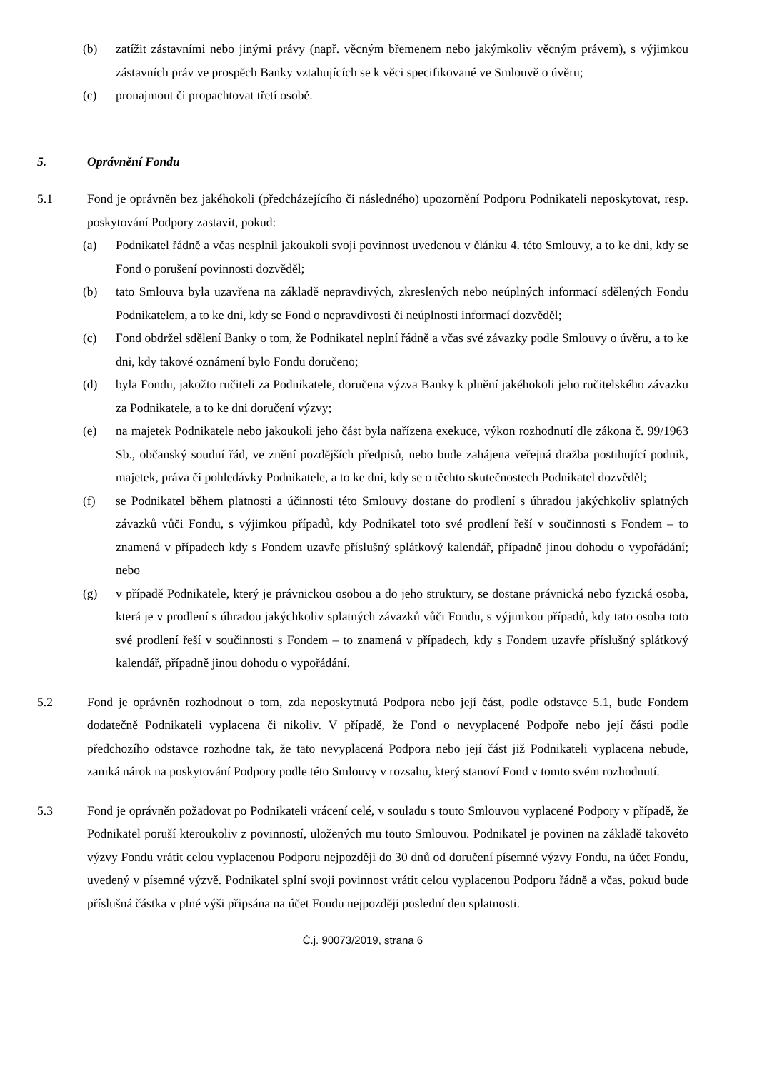(b) zatížit zástavními nebo jinými právy (např. věcným břemenem nebo jakýmkoliv věcným právem), s výjimkou zástavních práv ve prospěch Banky vztahujících se k věci specifikované ve Smlouvě o úvěru;
(c) pronajmout či propachtovat třetí osobě.
5. Oprávnění Fondu
5.1 Fond je oprávněn bez jakéhokoli (předcházejícího či následného) upozornění Podporu Podnikateli neposkytovat, resp. poskytování Podpory zastavit, pokud:
(a) Podnikatel řádně a včas nesplnil jakoukoli svoji povinnost uvedenou v článku 4. této Smlouvy, a to ke dni, kdy se Fond o porušení povinnosti dozvěděl;
(b) tato Smlouva byla uzavřena na základě nepravdivých, zkreslených nebo neúplných informací sdělených Fondu Podnikatelem, a to ke dni, kdy se Fond o nepravdivosti či neúplnosti informací dozvěděl;
(c) Fond obdržel sdělení Banky o tom, že Podnikatel neplní řádně a včas své závazky podle Smlouvy o úvěru, a to ke dni, kdy takové oznámení bylo Fondu doručeno;
(d) byla Fondu, jakožto ručiteli za Podnikatele, doručena výzva Banky k plnění jakéhokoli jeho ručitelského závazku za Podnikatele, a to ke dni doručení výzvy;
(e) na majetek Podnikatele nebo jakoukoli jeho část byla nařízena exekuce, výkon rozhodnutí dle zákona č. 99/1963 Sb., občanský soudní řád, ve znění pozdějších předpisů, nebo bude zahájena veřejná dražba postihující podnik, majetek, práva či pohledávky Podnikatele, a to ke dni, kdy se o těchto skutečnostech Podnikatel dozvěděl;
(f) se Podnikatel během platnosti a účinnosti této Smlouvy dostane do prodlení s úhradou jakýchkoliv splatných závazků vůči Fondu, s výjimkou případů, kdy Podnikatel toto své prodlení řeší v součinnosti s Fondem – to znamená v případech kdy s Fondem uzavře příslušný splátkový kalendář, případně jinou dohodu o vypořádání; nebo
(g) v případě Podnikatele, který je právnickou osobou a do jeho struktury, se dostane právnická nebo fyzická osoba, která je v prodlení s úhradou jakýchkoliv splatných závazků vůči Fondu, s výjimkou případů, kdy tato osoba toto své prodlení řeší v součinnosti s Fondem – to znamená v případech, kdy s Fondem uzavře příslušný splátkový kalendář, případně jinou dohodu o vypořádání.
5.2 Fond je oprávněn rozhodnout o tom, zda neposkytnutá Podpora nebo její část, podle odstavce 5.1, bude Fondem dodatečně Podnikateli vyplacena či nikoliv. V případě, že Fond o nevyplacené Podpoře nebo její části podle předchozího odstavce rozhodne tak, že tato nevyplacená Podpora nebo její část již Podnikateli vyplacena nebude, zaniká nárok na poskytování Podpory podle této Smlouvy v rozsahu, který stanoví Fond v tomto svém rozhodnutí.
5.3 Fond je oprávněn požadovat po Podnikateli vrácení celé, v souladu s touto Smlouvou vyplacené Podpory v případě, že Podnikatel poruší kteroukoliv z povinností, uložených mu touto Smlouvou. Podnikatel je povinen na základě takovéto výzvy Fondu vrátit celou vyplacenou Podporu nejpozději do 30 dnů od doručení písemné výzvy Fondu, na účet Fondu, uvedený v písemné výzvě. Podnikatel splní svoji povinnost vrátit celou vyplacenou Podporu řádně a včas, pokud bude příslušná částka v plné výši připsána na účet Fondu nejpozději poslední den splatnosti.
Č.j. 90073/2019, strana 6